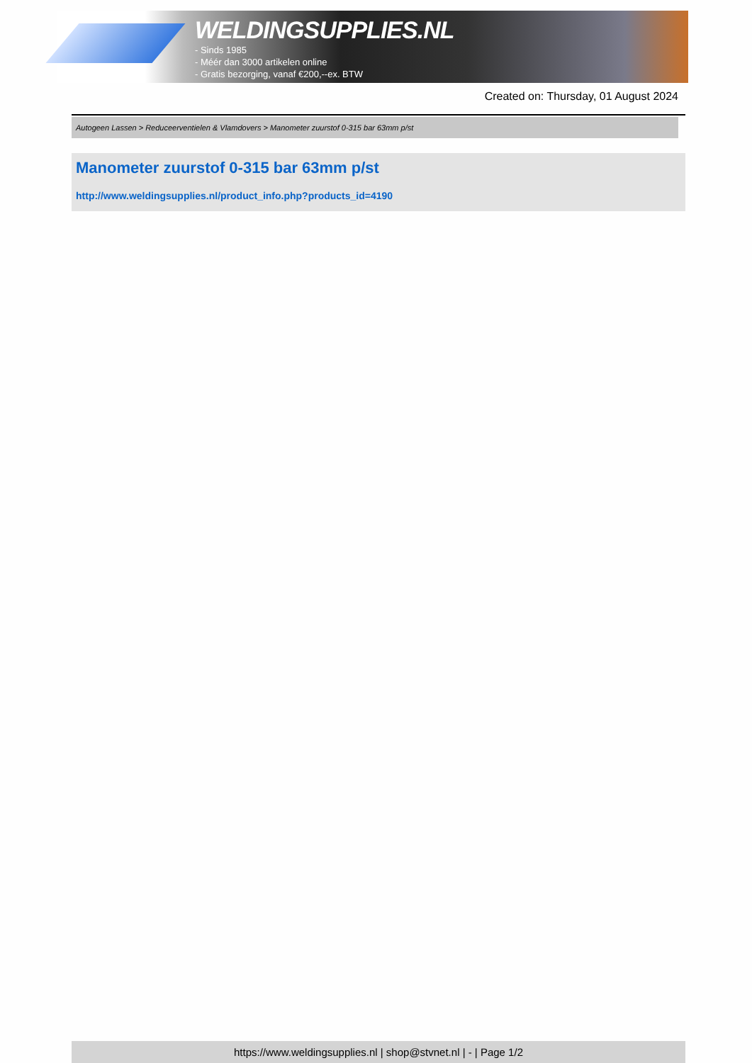WELDINGSUPPLIES.NL
- Sinds 1985
- Méér dan 3000 artikelen online
- Gratis bezorging, vanaf €200,--ex. BTW
Created on: Thursday, 01 August 2024
Autogeen Lassen > Reduceerventielen & Vlamdovers > Manometer zuurstof 0-315 bar 63mm p/st
Manometer zuurstof 0-315 bar 63mm p/st
http://www.weldingsupplies.nl/product_info.php?products_id=4190
https://www.weldingsupplies.nl | shop@stvnet.nl | - | Page 1/2